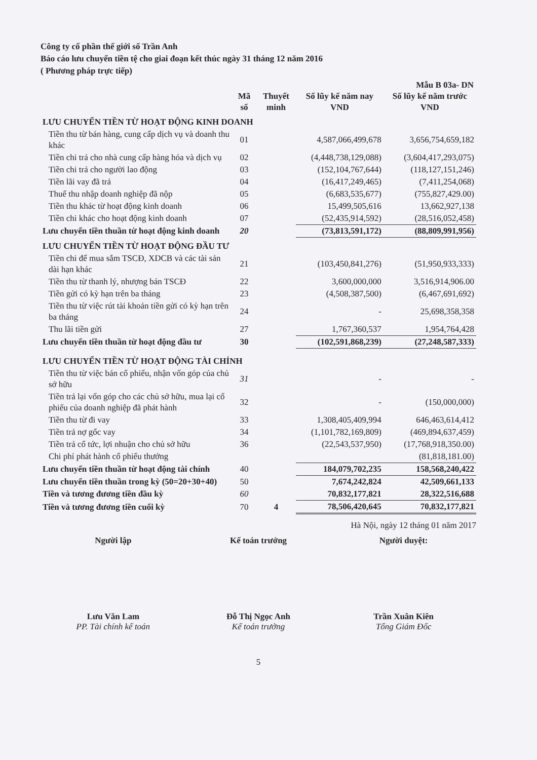Công ty cổ phần thế giới số Trần Anh
Báo cáo lưu chuyển tiền tệ cho giai đoạn kết thúc ngày 31 tháng 12 năm 2016
( Phương pháp trực tiếp)
Mẫu B 03a- DN
| | Mã số | Thuyết minh | Số lũy kế năm nay VND | Số lũy kế năm trước VND |
| --- | --- | --- | --- | --- |
| LƯU CHUYỂN TIỀN TỪ HOẠT ĐỘNG KINH DOANH | | | | |
| Tiền thu từ bán hàng, cung cấp dịch vụ và doanh thu khác | 01 | | 4,587,066,499,678 | 3,656,754,659,182 |
| Tiền chi trả cho nhà cung cấp hàng hóa và dịch vụ | 02 | | (4,448,738,129,088) | (3,604,417,293,075) |
| Tiền chi trả cho người lao động | 03 | | (152,104,767,644) | (118,127,151,246) |
| Tiền lãi vay đã trả | 04 | | (16,417,249,465) | (7,411,254,068) |
| Thuế thu nhập doanh nghiệp đã nộp | 05 | | (6,683,535,677) | (755,827,429.00) |
| Tiền thu khác từ hoạt động kinh doanh | 06 | | 15,499,505,616 | 13,662,927,138 |
| Tiền chi khác cho hoạt động kinh doanh | 07 | | (52,435,914,592) | (28,516,052,458) |
| Lưu chuyển tiền thuần từ hoạt động kinh doanh | 20 | | (73,813,591,172) | (88,809,991,956) |
| LƯU CHUYỂN TIỀN TỪ HOẠT ĐỘNG ĐẦU TƯ | | | | |
| Tiền chi để mua sắm TSCĐ, XDCB và các tài sản dài hạn khác | 21 | | (103,450,841,276) | (51,950,933,333) |
| Tiền thu từ thanh lý, nhượng bán TSCĐ | 22 | | 3,600,000,000 | 3,516,914,906.00 |
| Tiền gửi có kỳ hạn trên ba tháng | 23 | | (4,508,387,500) | (6,467,691,692) |
| Tiền thu từ việc rút tài khoản tiền gửi có kỳ hạn trên ba tháng | 24 | | - | 25,698,358,358 |
| Thu lãi tiền gửi | 27 | | 1,767,360,537 | 1,954,764,428 |
| Lưu chuyển tiền thuần từ hoạt động đầu tư | 30 | | (102,591,868,239) | (27,248,587,333) |
| LƯU CHUYỂN TIỀN TỪ HOẠT ĐỘNG TÀI CHÍNH | | | | |
| Tiền thu từ việc bán cổ phiếu, nhận vốn góp của chủ sở hữu | 31 | | - | - |
| Tiền trả lại vốn góp cho các chủ sở hữu, mua lại cổ phiếu của doanh nghiệp đã phát hành | 32 | | - | (150,000,000) |
| Tiền thu từ đi vay | 33 | | 1,308,405,409,994 | 646,463,614,412 |
| Tiền trả nợ gốc vay | 34 | | (1,101,782,169,809) | (469,894,637,459) |
| Tiền trả cổ tức, lợi nhuận cho chủ sở hữu | 36 | | (22,543,537,950) | (17,768,918,350.00) |
| Chi phí phát hành cổ phiếu thưởng | | | | (81,818,181.00) |
| Lưu chuyển tiền thuần từ hoạt động tài chính | 40 | | 184,079,702,235 | 158,568,240,422 |
| Lưu chuyển tiền thuần trong kỳ (50=20+30+40) | 50 | | 7,674,242,824 | 42,509,661,133 |
| Tiền và tương đương tiền đầu kỳ | 60 | | 70,832,177,821 | 28,322,516,688 |
| Tiền và tương đương tiền cuối kỳ | 70 | 4 | 78,506,420,645 | 70,832,177,821 |
Hà Nội, ngày 12 tháng 01 năm 2017
Người lập Kế toán trưởng Người duyệt:
Lưu Văn Lam
PP. Tài chính kế toán
Đỗ Thị Ngọc Anh
Kế toán trưởng
Trần Xuân Kiên
Tổng Giám Đốc
5